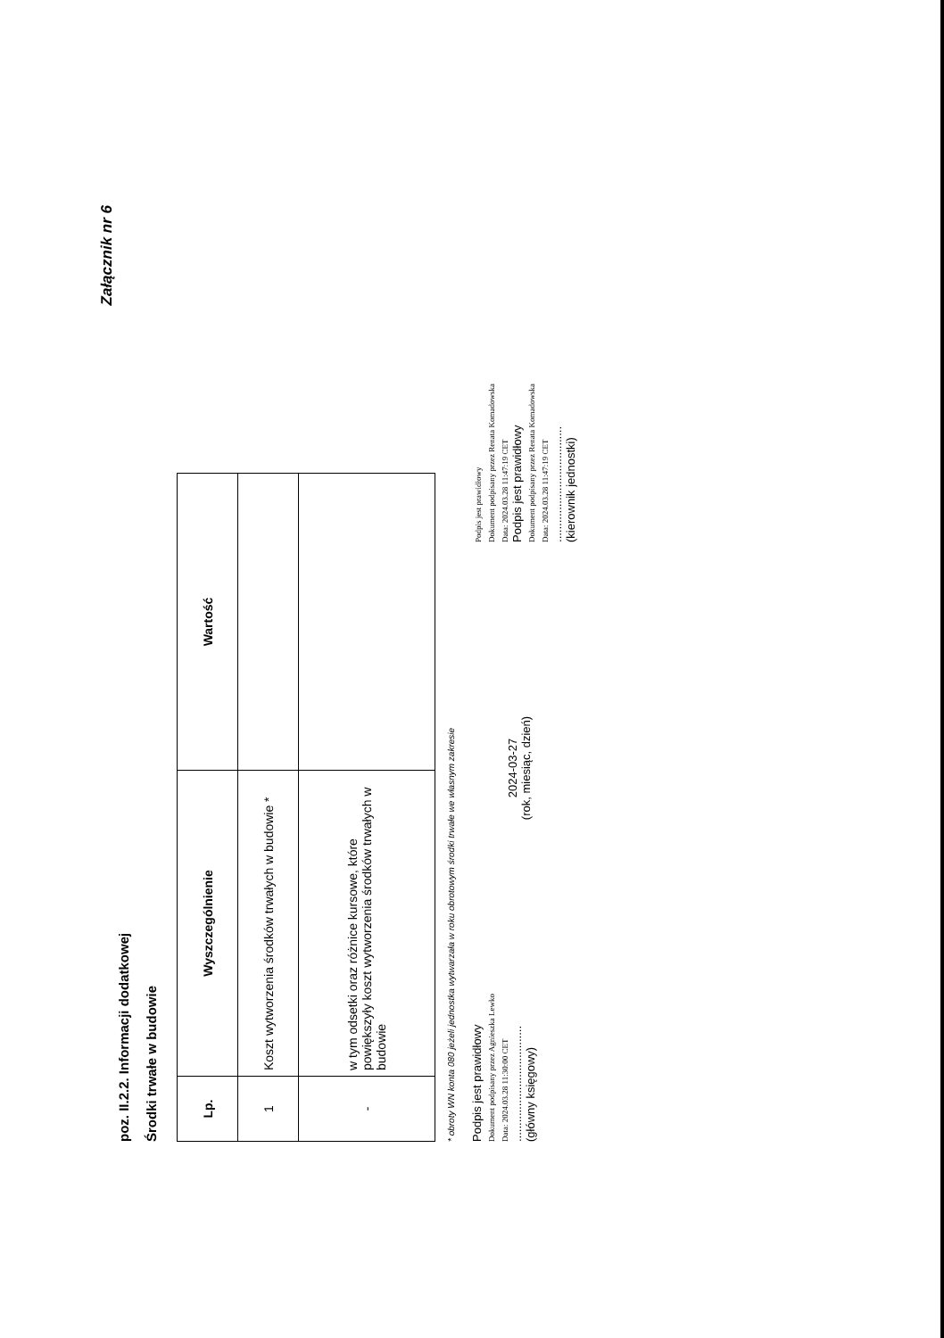Załącznik nr 6
poz. II.2.2. Informacji dodatkowej
Środki trwałe w budowie
| Lp. | Wyszczególnienie | Wartość |
| --- | --- | --- |
| 1 | Koszt wytworzenia środków trwałych w budowie * | |
| - | w tym odsetki oraz różnice kursowe, które powiększyły koszt wytworzenia środków trwałych w budowie | |
* obroty WN konta 080 jeżeli jednostka wytwarzała w roku obrotowym środki trwałe we własnym zakresie
Podpis jest prawidłowy
Dokument podpisany przez Agnieszka Lewko
Data: 2024.03.28 11:30:00 CET
....................................
(główny księgowy)
2024-03-27
(rok, miesiąc, dzień)
Podpis jest prawidłowy
Dokument podpisany przez Renata Komadowska
Data: 2024.03.28 11:47:19 CET
Podpis jest prawidłowy
Dokument podpisany przez Renata Komadowska
Data: 2024.03.28 11:47:19 CET
....................................
(kierownik jednostki)